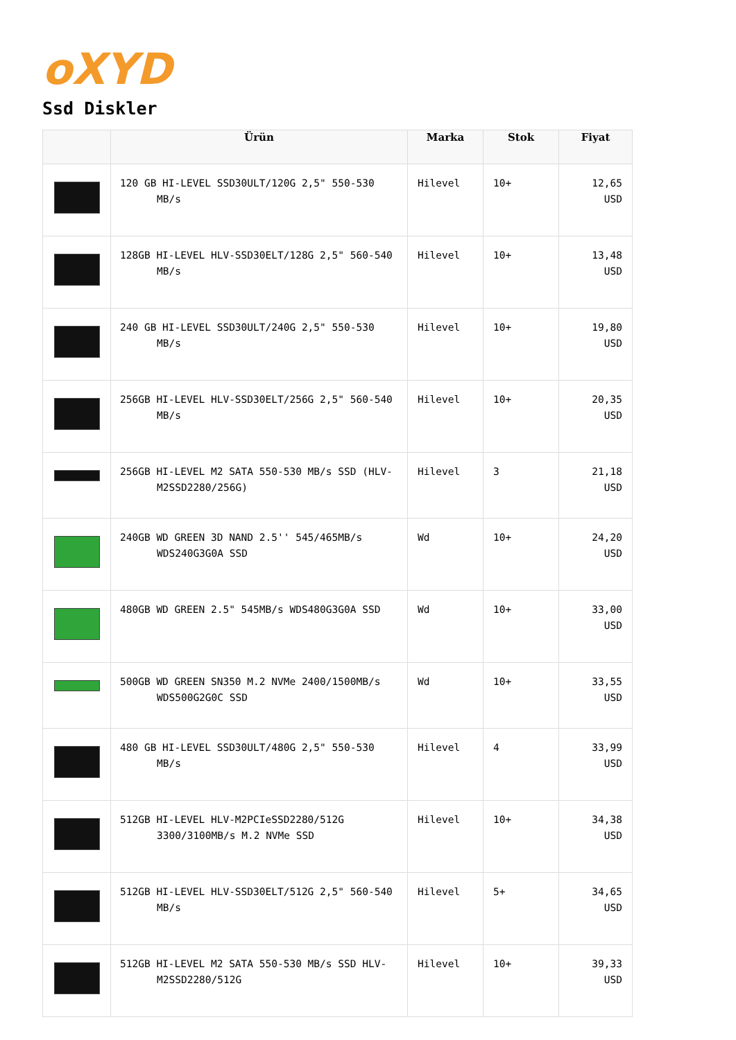oXYD
Ssd Diskler
| | Ürün | Marka | Stok | Fiyat |
| --- | --- | --- | --- | --- |
| | 120 GB HI-LEVEL SSD30ULT/120G 2,5" 550-530 MB/s | Hilevel | 10+ | 12,65 USD |
| | 128GB HI-LEVEL HLV-SSD30ELT/128G 2,5" 560-540 MB/s | Hilevel | 10+ | 13,48 USD |
| | 240 GB HI-LEVEL SSD30ULT/240G 2,5" 550-530 MB/s | Hilevel | 10+ | 19,80 USD |
| | 256GB HI-LEVEL HLV-SSD30ELT/256G 2,5" 560-540 MB/s | Hilevel | 10+ | 20,35 USD |
| | 256GB HI-LEVEL M2 SATA 550-530 MB/s SSD (HLV-M2SSD2280/256G) | Hilevel | 3 | 21,18 USD |
| | 240GB WD GREEN 3D NAND 2.5'' 545/465MB/s WDS240G3G0A SSD | Wd | 10+ | 24,20 USD |
| | 480GB WD GREEN 2.5" 545MB/s WDS480G3G0A SSD | Wd | 10+ | 33,00 USD |
| | 500GB WD GREEN SN350 M.2 NVMe 2400/1500MB/s WDS500G2G0C SSD | Wd | 10+ | 33,55 USD |
| | 480 GB HI-LEVEL SSD30ULT/480G 2,5" 550-530 MB/s | Hilevel | 4 | 33,99 USD |
| | 512GB HI-LEVEL HLV-M2PCIeSSD2280/512G 3300/3100MB/s M.2 NVMe SSD | Hilevel | 10+ | 34,38 USD |
| | 512GB HI-LEVEL HLV-SSD30ELT/512G 2,5" 560-540 MB/s | Hilevel | 5+ | 34,65 USD |
| | 512GB HI-LEVEL M2 SATA 550-530 MB/s SSD HLV-M2SSD2280/512G | Hilevel | 10+ | 39,33 USD |